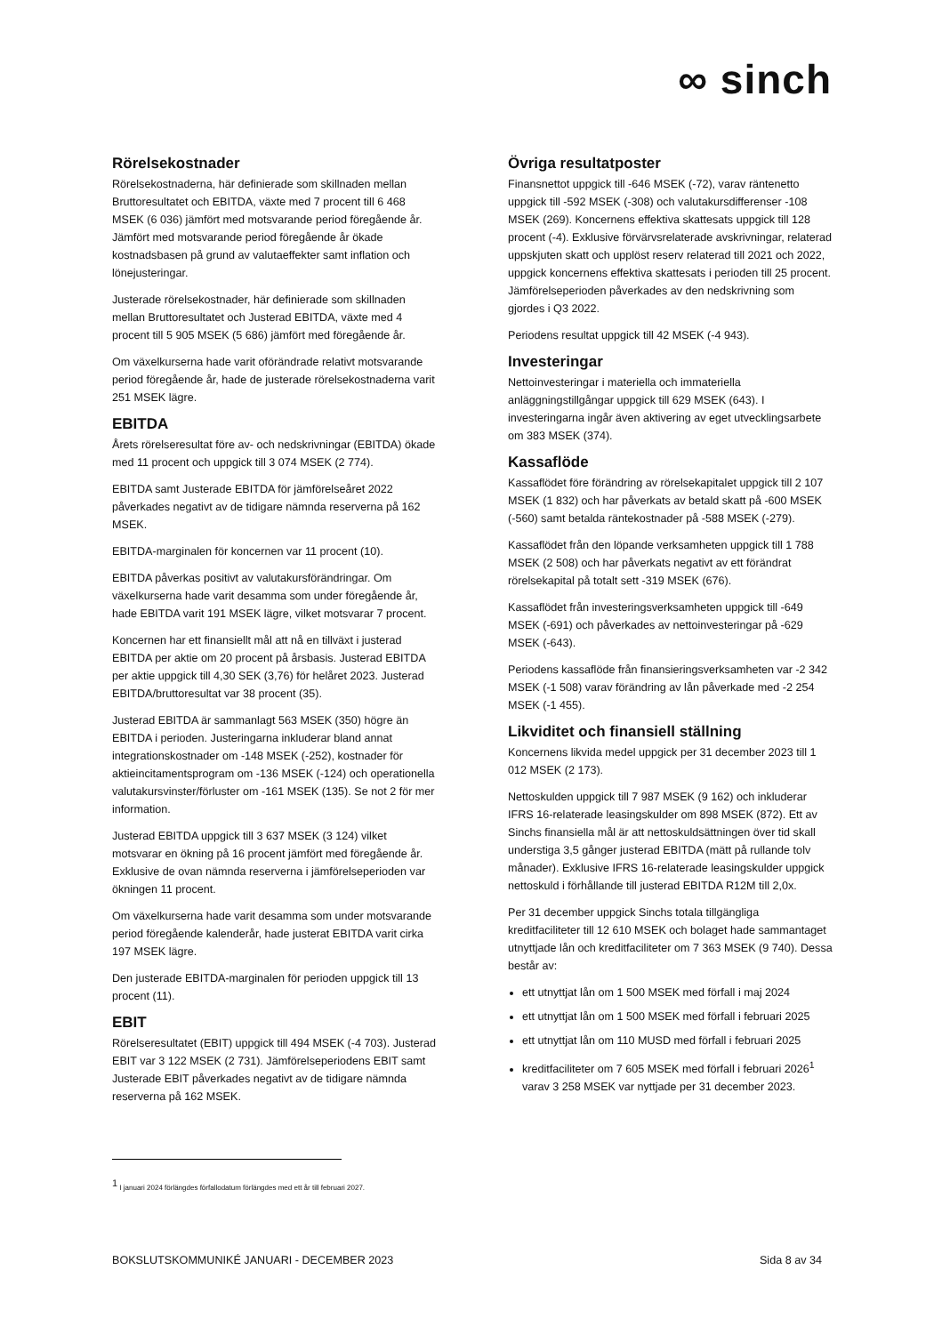∞ sinch
Rörelsekostnader
Rörelsekostnaderna, här definierade som skillnaden mellan Bruttoresultatet och EBITDA, växte med 7 procent till 6 468 MSEK (6 036) jämfört med motsvarande period föregående år. Jämfört med motsvarande period föregående år ökade kostnadsbasen på grund av valutaeffekter samt inflation och lönejusteringar.
Justerade rörelsekostnader, här definierade som skillnaden mellan Bruttoresultatet och Justerad EBITDA, växte med 4 procent till 5 905 MSEK (5 686) jämfört med föregående år.
Om växelkurserna hade varit oförändrade relativt motsvarande period föregående år, hade de justerade rörelsekostnaderna varit 251 MSEK lägre.
EBITDA
Årets rörelseresultat före av- och nedskrivningar (EBITDA) ökade med 11 procent och uppgick till 3 074 MSEK (2 774).
EBITDA samt Justerade EBITDA för jämförelseåret 2022 påverkades negativt av de tidigare nämnda reserverna på 162 MSEK.
EBITDA-marginalen för koncernen var 11 procent (10).
EBITDA påverkas positivt av valutakursförändringar. Om växelkurserna hade varit desamma som under föregående år, hade EBITDA varit 191 MSEK lägre, vilket motsvarar 7 procent.
Koncernen har ett finansiellt mål att nå en tillväxt i justerad EBITDA per aktie om 20 procent på årsbasis. Justerad EBITDA per aktie uppgick till 4,30 SEK (3,76) för helåret 2023. Justerad EBITDA/bruttoresultat var 38 procent (35).
Justerad EBITDA är sammanlagt 563 MSEK (350) högre än EBITDA i perioden. Justeringarna inkluderar bland annat integrationskostnader om -148 MSEK (-252), kostnader för aktieincitamentsprogram om -136 MSEK (-124) och operationella valutakursvinster/förluster om -161 MSEK (135). Se not 2 för mer information.
Justerad EBITDA uppgick till 3 637 MSEK (3 124) vilket motsvarar en ökning på 16 procent jämfört med föregående år. Exklusive de ovan nämnda reserverna i jämförelseperioden var ökningen 11 procent.
Om växelkurserna hade varit desamma som under motsvarande period föregående kalenderår, hade justerat EBITDA varit cirka 197 MSEK lägre.
Den justerade EBITDA-marginalen för perioden uppgick till 13 procent (11).
EBIT
Rörelseresultatet (EBIT) uppgick till 494 MSEK (-4 703). Justerad EBIT var 3 122 MSEK (2 731). Jämförelseperiodens EBIT samt Justerade EBIT påverkades negativt av de tidigare nämnda reserverna på 162 MSEK.
Övriga resultatposter
Finansnettot uppgick till -646 MSEK (-72), varav räntenetto uppgick till -592 MSEK (-308) och valutakursdifferenser -108 MSEK (269). Koncernens effektiva skattesats uppgick till 128 procent (-4). Exklusive förvärvsrelaterade avskrivningar, relaterad uppskjuten skatt och upplöst reserv relaterad till 2021 och 2022, uppgick koncernens effektiva skattesats i perioden till 25 procent. Jämförelseperioden påverkades av den nedskrivning som gjordes i Q3 2022.
Periodens resultat uppgick till 42 MSEK (-4 943).
Investeringar
Nettoinvesteringar i materiella och immateriella anläggningstillgångar uppgick till 629 MSEK (643). I investeringarna ingår även aktivering av eget utvecklingsarbete om 383 MSEK (374).
Kassaflöde
Kassaflödet före förändring av rörelsekapitalet uppgick till 2 107 MSEK (1 832) och har påverkats av betald skatt på -600 MSEK (-560) samt betalda räntekostnader på -588 MSEK (-279).
Kassaflödet från den löpande verksamheten uppgick till 1 788 MSEK (2 508) och har påverkats negativt av ett förändrat rörelsekapital på totalt sett -319 MSEK (676).
Kassaflödet från investeringsverksamheten uppgick till -649 MSEK (-691) och påverkades av nettoinvesteringar på -629 MSEK (-643).
Periodens kassaflöde från finansieringsverksamheten var -2 342 MSEK (-1 508) varav förändring av lån påverkade med -2 254 MSEK (-1 455).
Likviditet och finansiell ställning
Koncernens likvida medel uppgick per 31 december 2023 till 1 012 MSEK (2 173).
Nettoskulden uppgick till 7 987 MSEK (9 162) och inkluderar IFRS 16-relaterade leasingskulder om 898 MSEK (872). Ett av Sinchs finansiella mål är att nettoskuldsättningen över tid skall understiga 3,5 gånger justerad EBITDA (mätt på rullande tolv månader). Exklusive IFRS 16-relaterade leasingskulder uppgick nettoskuld i förhållande till justerad EBITDA R12M till 2,0x.
Per 31 december uppgick Sinchs totala tillgängliga kreditfaciliteter till 12 610 MSEK och bolaget hade sammantaget utnyttjade lån och kreditfaciliteter om 7 363 MSEK (9 740). Dessa består av:
ett utnyttjat lån om 1 500 MSEK med förfall i maj 2024
ett utnyttjat lån om 1 500 MSEK med förfall i februari 2025
ett utnyttjat lån om 110 MUSD med förfall i februari 2025
kreditfaciliteter om 7 605 MSEK med förfall i februari 2026<sup>1</sup> varav 3 258 MSEK var nyttjade per 31 december 2023.
<sup>1</sup> I januari 2024 förlängdes förfallodatum förlängdes med ett år till februari 2027.
BOKSLUTSKOMMUNIKÉ JANUARI - DECEMBER 2023 Sida 8 av 34